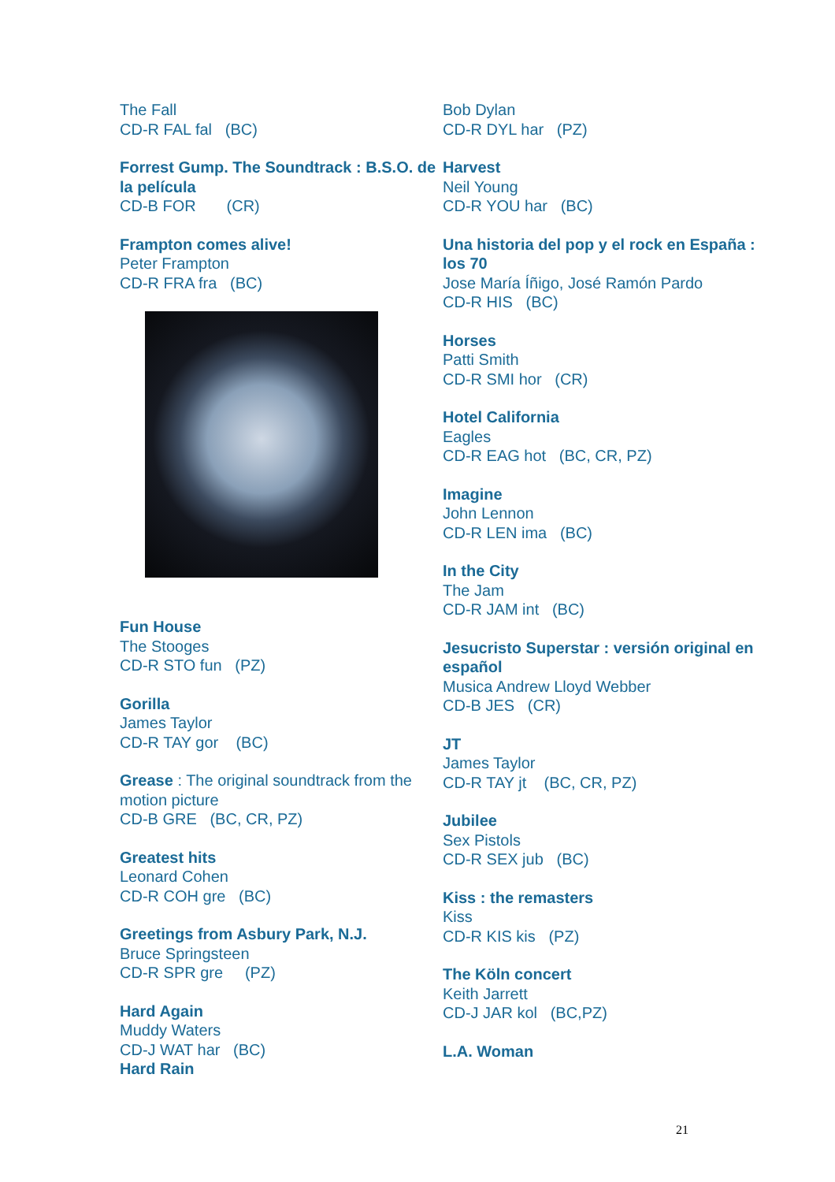The Fall
CD-R FAL fal (BC)
Forrest Gump. The Soundtrack : B.S.O. de la película
CD-B FOR (CR)
Frampton comes alive!
Peter Frampton
CD-R FRA fra (BC)
Fun House
The Stooges
CD-R STO fun (PZ)
Gorilla
James Taylor
CD-R TAY gor (BC)
Grease : The original soundtrack from the motion picture
CD-B GRE (BC, CR, PZ)
Greatest hits
Leonard Cohen
CD-R COH gre (BC)
Greetings from Asbury Park, N.J.
Bruce Springsteen
CD-R SPR gre (PZ)
Hard Again
Muddy Waters
CD-J WAT har (BC)
Hard Rain
Bob Dylan
CD-R DYL har (PZ)
Harvest
Neil Young
CD-R YOU har (BC)
Una historia del pop y el rock en España : los 70
Jose María Íñigo, José Ramón Pardo
CD-R HIS (BC)
Horses
Patti Smith
CD-R SMI hor (CR)
Hotel California
Eagles
CD-R EAG hot (BC, CR, PZ)
Imagine
John Lennon
CD-R LEN ima (BC)
In the City
The Jam
CD-R JAM int (BC)
Jesucristo Superstar : versión original en español
Musica Andrew Lloyd Webber
CD-B JES (CR)
JT
James Taylor
CD-R TAY jt (BC, CR, PZ)
Jubilee
Sex Pistols
CD-R SEX jub (BC)
Kiss : the remasters
Kiss
CD-R KIS kis (PZ)
The Köln concert
Keith Jarrett
CD-J JAR kol (BC,PZ)
L.A. Woman
21